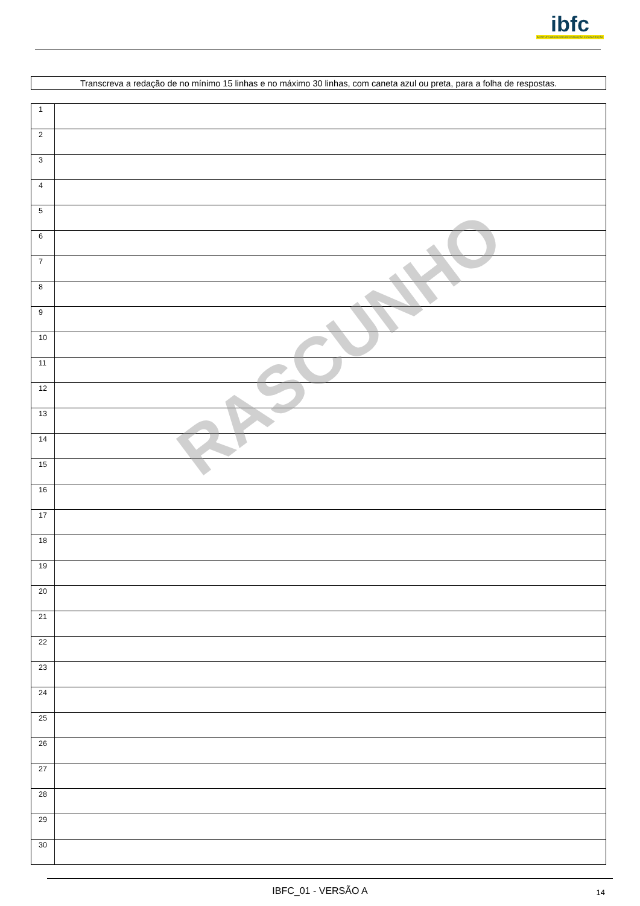ibfc
INSTITUTO BRASILEIRO DE FORMAÇÃO E CAPACITAÇÃO
Transcreva a redação de no mínimo 15 linhas e no máximo 30 linhas, com caneta azul ou preta, para a folha de respostas.
| 1 | |
| 2 | |
| 3 | |
| 4 | |
| 5 | |
| 6 | |
| 7 | |
| 8 | |
| 9 | |
| 10 | |
| 11 | |
| 12 | |
| 13 | |
| 14 | |
| 15 | |
| 16 | |
| 17 | |
| 18 | |
| 19 | |
| 20 | |
| 21 | |
| 22 | |
| 23 | |
| 24 | |
| 25 | |
| 26 | |
| 27 | |
| 28 | |
| 29 | |
| 30 | |
RASCUNHO
IBFC_01 - VERSÃO A 14